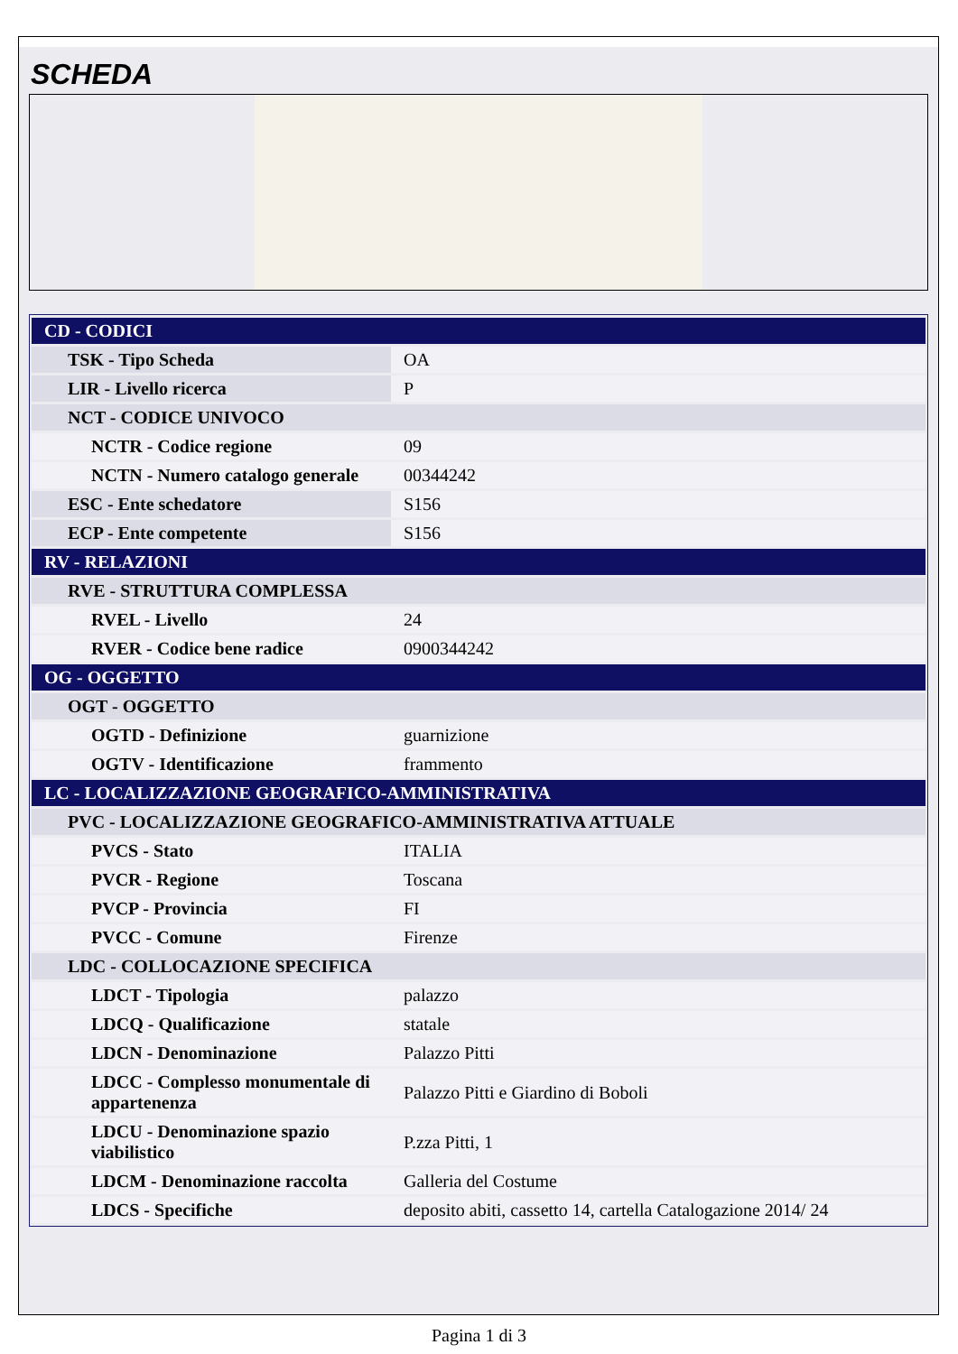SCHEDA
| CD - CODICI | |
| TSK - Tipo Scheda | OA |
| LIR - Livello ricerca | P |
| NCT - CODICE UNIVOCO | |
| NCTR - Codice regione | 09 |
| NCTN - Numero catalogo generale | 00344242 |
| ESC - Ente schedatore | S156 |
| ECP - Ente competente | S156 |
| RV - RELAZIONI | |
| RVE - STRUTTURA COMPLESSA | |
| RVEL - Livello | 24 |
| RVER - Codice bene radice | 0900344242 |
| OG - OGGETTO | |
| OGT - OGGETTO | |
| OGTD - Definizione | guarnizione |
| OGTV - Identificazione | frammento |
| LC - LOCALIZZAZIONE GEOGRAFICO-AMMINISTRATIVA | |
| PVC - LOCALIZZAZIONE GEOGRAFICO-AMMINISTRATIVA ATTUALE | |
| PVCS - Stato | ITALIA |
| PVCR - Regione | Toscana |
| PVCP - Provincia | FI |
| PVCC - Comune | Firenze |
| LDC - COLLOCAZIONE SPECIFICA | |
| LDCT - Tipologia | palazzo |
| LDCQ - Qualificazione | statale |
| LDCN - Denominazione | Palazzo Pitti |
| LDCC - Complesso monumentale di appartenenza | Palazzo Pitti e Giardino di Boboli |
| LDCU - Denominazione spazio viabilistico | P.zza Pitti, 1 |
| LDCM - Denominazione raccolta | Galleria del Costume |
| LDCS - Specifiche | deposito abiti, cassetto 14, cartella Catalogazione 2014/ 24 |
Pagina 1 di 3